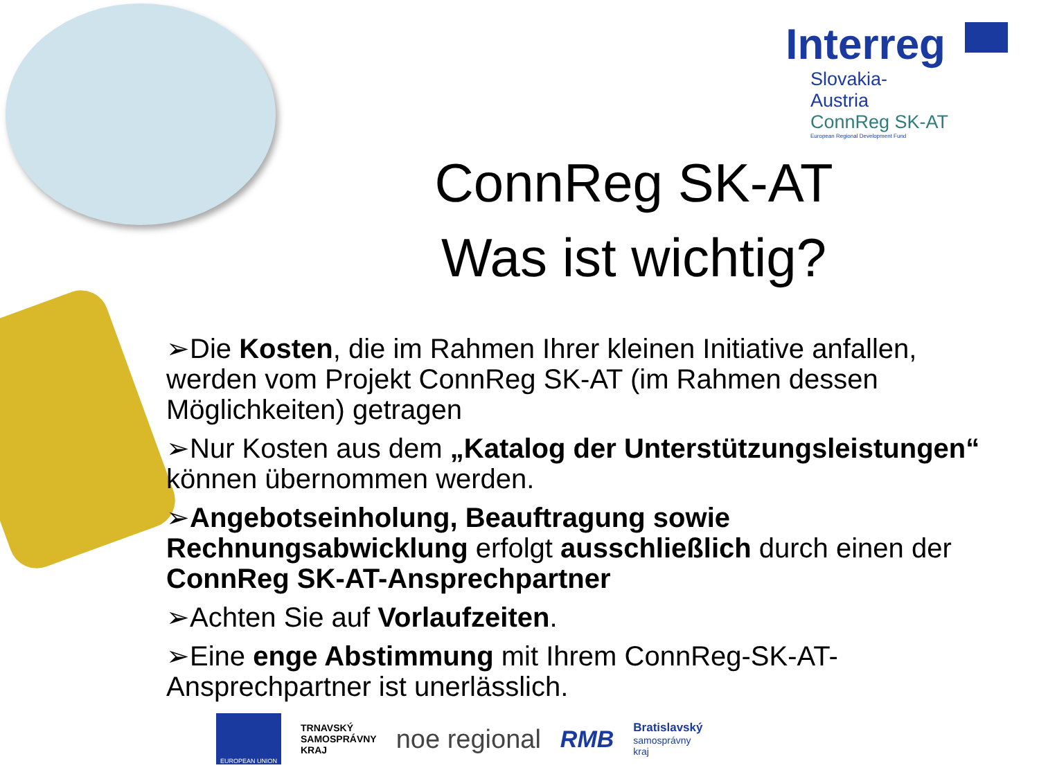Interreg
Slovakia-Austria
ConnReg SK-AT
European Regional Development Fund
ConnReg SK-AT
Was ist wichtig?
➢Die Kosten, die im Rahmen Ihrer kleinen Initiative anfallen, werden vom Projekt ConnReg SK-AT (im Rahmen dessen Möglichkeiten) getragen
➢Nur Kosten aus dem „Katalog der Unterstützungsleistungen“ können übernommen werden.
➢Angebotseinholung, Beauftragung sowie Rechnungsabwicklung erfolgt ausschließlich durch einen der ConnReg SK-AT-Ansprechpartner
➢Achten Sie auf Vorlaufzeiten.
➢Eine enge Abstimmung mit Ihrem ConnReg-SK-AT-Ansprechpartner ist unerlässlich.
EUROPEAN UNION
TRNAVSKÝ
SAMOSPRÁVNY
KRAJ
noe regional RMB
Bratislavský
samosprávny
kraj